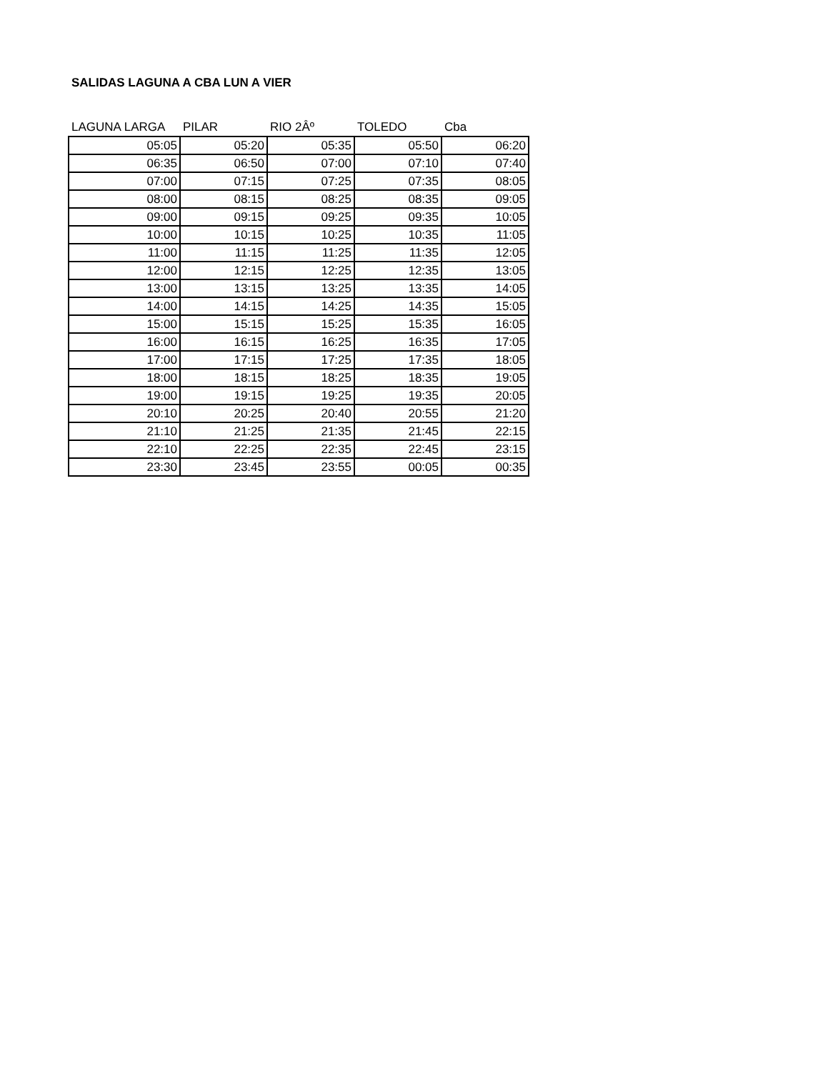SALIDAS LAGUNA A CBA LUN A VIER
| LAGUNA LARGA | PILAR | RIO 2Âº | TOLEDO | Cba |
| --- | --- | --- | --- | --- |
| 05:05 | 05:20 | 05:35 | 05:50 | 06:20 |
| 06:35 | 06:50 | 07:00 | 07:10 | 07:40 |
| 07:00 | 07:15 | 07:25 | 07:35 | 08:05 |
| 08:00 | 08:15 | 08:25 | 08:35 | 09:05 |
| 09:00 | 09:15 | 09:25 | 09:35 | 10:05 |
| 10:00 | 10:15 | 10:25 | 10:35 | 11:05 |
| 11:00 | 11:15 | 11:25 | 11:35 | 12:05 |
| 12:00 | 12:15 | 12:25 | 12:35 | 13:05 |
| 13:00 | 13:15 | 13:25 | 13:35 | 14:05 |
| 14:00 | 14:15 | 14:25 | 14:35 | 15:05 |
| 15:00 | 15:15 | 15:25 | 15:35 | 16:05 |
| 16:00 | 16:15 | 16:25 | 16:35 | 17:05 |
| 17:00 | 17:15 | 17:25 | 17:35 | 18:05 |
| 18:00 | 18:15 | 18:25 | 18:35 | 19:05 |
| 19:00 | 19:15 | 19:25 | 19:35 | 20:05 |
| 20:10 | 20:25 | 20:40 | 20:55 | 21:20 |
| 21:10 | 21:25 | 21:35 | 21:45 | 22:15 |
| 22:10 | 22:25 | 22:35 | 22:45 | 23:15 |
| 23:30 | 23:45 | 23:55 | 00:05 | 00:35 |